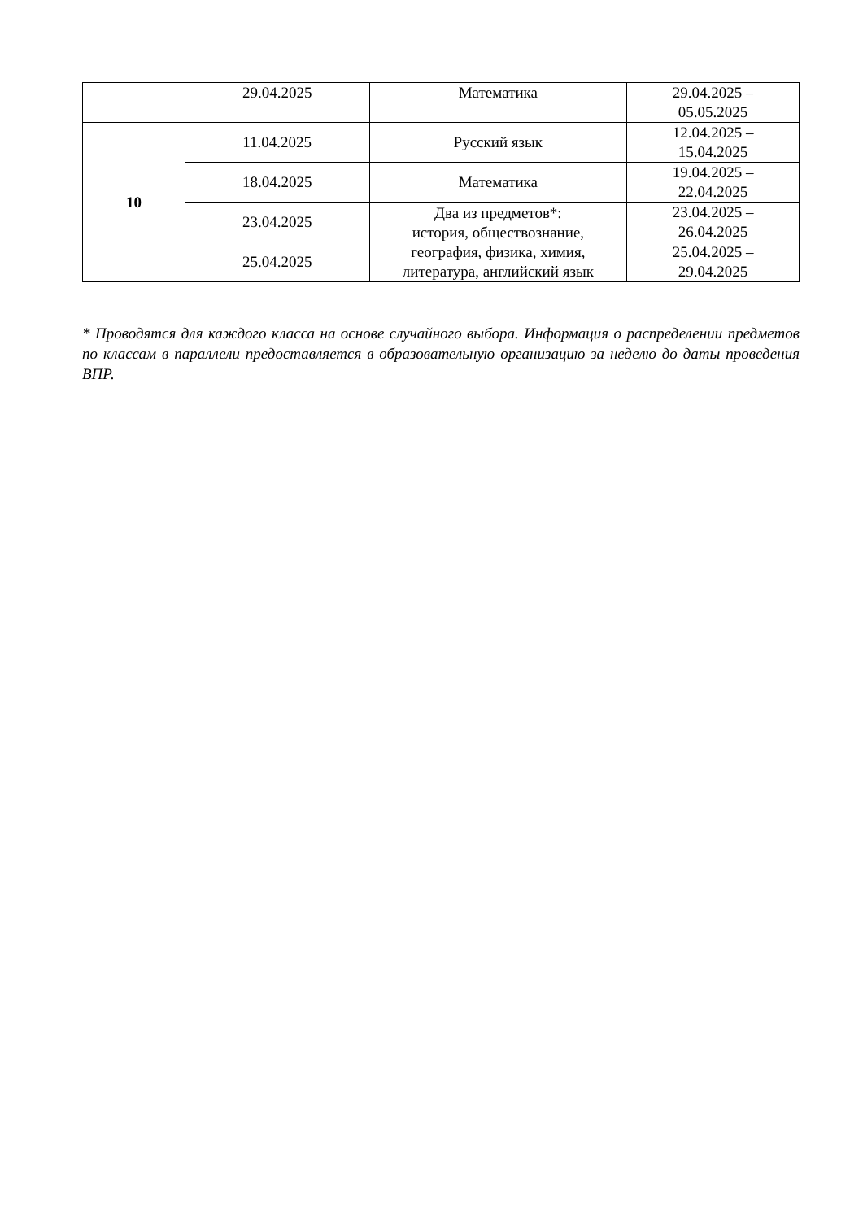| | 29.04.2025 | Математика | 29.04.2025 – 05.05.2025 |
| 10 | 11.04.2025 | Русский язык | 12.04.2025 – 15.04.2025 |
| | 18.04.2025 | Математика | 19.04.2025 – 22.04.2025 |
| | 23.04.2025 | Два из предметов*: история, обществознание, география, физика, химия, литература, английский язык | 23.04.2025 – 26.04.2025 |
| | 25.04.2025 | | 25.04.2025 – 29.04.2025 |
* Проводятся для каждого класса на основе случайного выбора. Информация о распределении предметов по классам в параллели предоставляется в образовательную организацию за неделю до даты проведения ВПР.